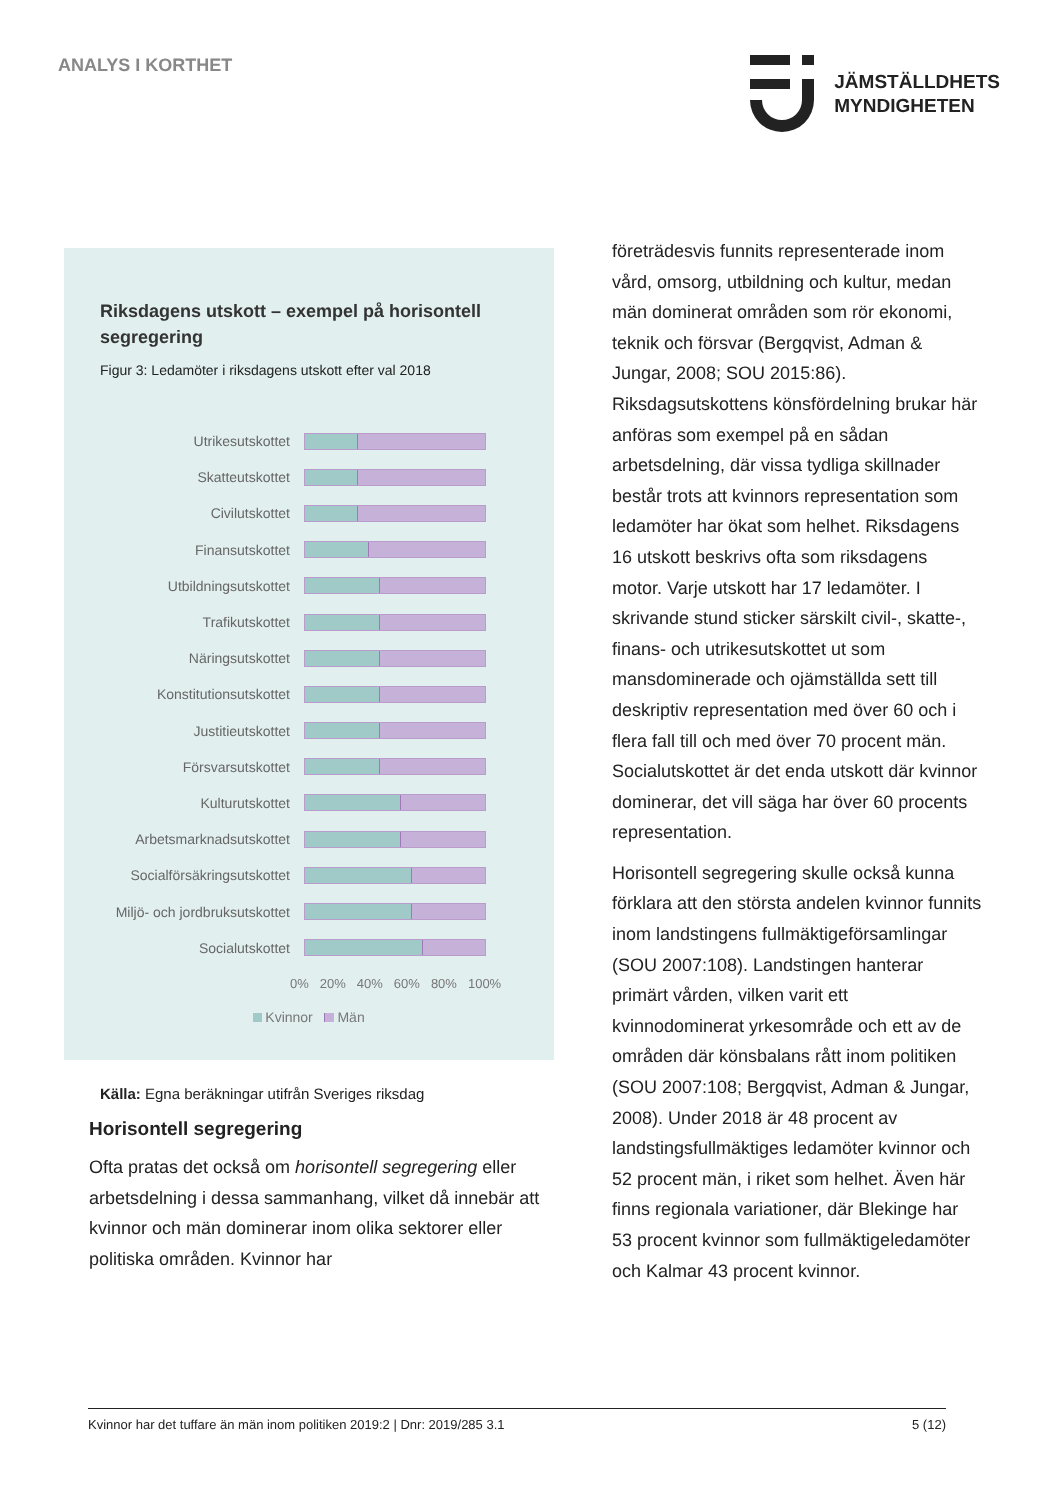ANALYS I KORTHET
JÄMSTÄLLDHETS
MYNDIGHETEN
Riksdagens utskott – exempel på horisontell segregering
Figur 3: Ledamöter i riksdagens utskott efter val 2018
Utrikesutskottet
Skatteutskottet
Civilutskottet
Finansutskottet
Utbildningsutskottet
Trafikutskottet
Näringsutskottet
Konstitutionsutskottet
Justitieutskottet
Försvarsutskottet
Kulturutskottet
Arbetsmarknadsutskottet
Socialförsäkringsutskottet
Miljö- och jordbruksutskottet
Socialutskottet
0% 20% 40% 60% 80% 100%
Kvinnor Män
Källa: Egna beräkningar utifrån Sveriges riksdag
Horisontell segregering
Ofta pratas det också om horisontell segregering eller arbetsdelning i dessa sammanhang, vilket då innebär att kvinnor och män dominerar inom olika sektorer eller politiska områden. Kvinnor har
företrädesvis funnits representerade inom vård, omsorg, utbildning och kultur, medan män dominerat områden som rör ekonomi, teknik och försvar (Bergqvist, Adman & Jungar, 2008; SOU 2015:86). Riksdagsutskottens könsfördelning brukar här anföras som exempel på en sådan arbetsdelning, där vissa tydliga skillnader består trots att kvinnors representation som ledamöter har ökat som helhet. Riksdagens 16 utskott beskrivs ofta som riksdagens motor. Varje utskott har 17 ledamöter. I skrivande stund sticker särskilt civil-, skatte-, finans- och utrikesutskottet ut som mansdominerade och ojämställda sett till deskriptiv representation med över 60 och i flera fall till och med över 70 procent män. Socialutskottet är det enda utskott där kvinnor dominerar, det vill säga har över 60 procents representation.
Horisontell segregering skulle också kunna förklara att den största andelen kvinnor funnits inom landstingens fullmäktigeförsamlingar (SOU 2007:108). Landstingen hanterar primärt vården, vilken varit ett kvinnodominerat yrkesområde och ett av de områden där könsbalans rått inom politiken (SOU 2007:108; Bergqvist, Adman & Jungar, 2008). Under 2018 är 48 procent av landstingsfullmäktiges ledamöter kvinnor och 52 procent män, i riket som helhet. Även här finns regionala variationer, där Blekinge har 53 procent kvinnor som fullmäktigeledamöter och Kalmar 43 procent kvinnor.
Kvinnor har det tuffare än män inom politiken 2019:2 | Dnr: 2019/285 3.1 5 (12)